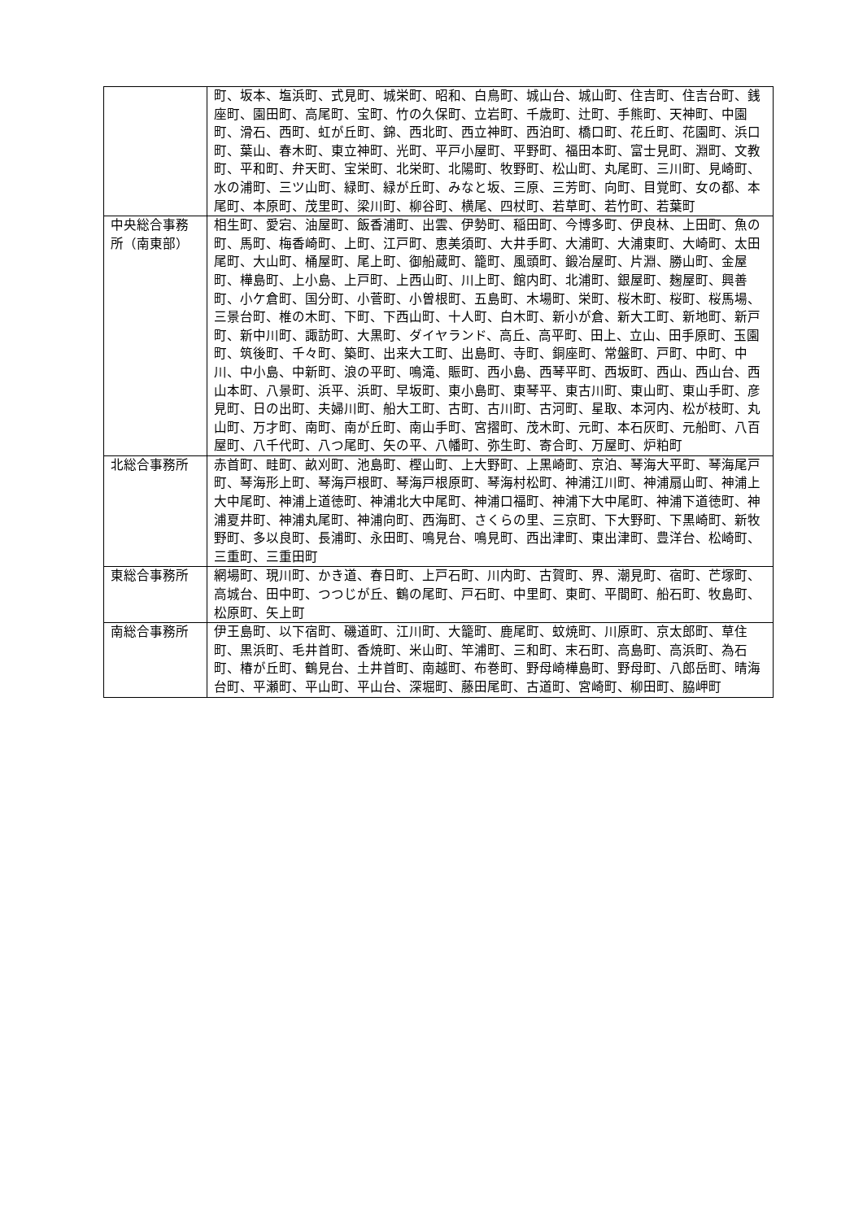| | 町、坂本、塩浜町、式見町、城栄町、昭和、白鳥町、城山台、城山町、住吉町、住吉台町、銭座町、園田町、高尾町、宝町、竹の久保町、立岩町、千歳町、辻町、手熊町、天神町、中園町、滑石、西町、虹が丘町、錦、西北町、西立神町、西泊町、橋口町、花丘町、花園町、浜口町、葉山、春木町、東立神町、光町、平戸小屋町、平野町、福田本町、富士見町、淵町、文教町、平和町、弁天町、宝栄町、北栄町、北陽町、牧野町、松山町、丸尾町、三川町、見崎町、水の浦町、三ツ山町、緑町、緑が丘町、みなと坂、三原、三芳町、向町、目覚町、女の都、本尾町、本原町、茂里町、梁川町、柳谷町、横尾、四杖町、若草町、若竹町、若葉町 |
| 中央総合事務所（南東部） | 相生町、愛宕、油屋町、飯香浦町、出雲、伊勢町、稲田町、今博多町、伊良林、上田町、魚の町、馬町、梅香崎町、上町、江戸町、恵美須町、大井手町、大浦町、大浦東町、大崎町、太田尾町、大山町、桶屋町、尾上町、御船蔵町、籠町、風頭町、鍛冶屋町、片淵、勝山町、金屋町、樺島町、上小島、上戸町、上西山町、川上町、館内町、北浦町、銀屋町、麹屋町、興善町、小ケ倉町、国分町、小菅町、小曽根町、五島町、木場町、栄町、桜木町、桜町、桜馬場、三景台町、椎の木町、下町、下西山町、十人町、白木町、新小が倉、新大工町、新地町、新戸町、新中川町、諏訪町、大黒町、ダイヤランド、高丘、高平町、田上、立山、田手原町、玉園町、筑後町、千々町、築町、出来大工町、出島町、寺町、銅座町、常盤町、戸町、中町、中川、中小島、中新町、浪の平町、鳴滝、賑町、西小島、西琴平町、西坂町、西山、西山台、西山本町、八景町、浜平、浜町、早坂町、東小島町、東琴平、東古川町、東山町、東山手町、彦見町、日の出町、夫婦川町、船大工町、古町、古川町、古河町、星取、本河内、松が枝町、丸山町、万才町、南町、南が丘町、南山手町、宮摺町、茂木町、元町、本石灰町、元船町、八百屋町、八千代町、八つ尾町、矢の平、八幡町、弥生町、寄合町、万屋町、炉粕町 |
| 北総合事務所 | 赤首町、畦町、畝刈町、池島町、樫山町、上大野町、上黒崎町、京泊、琴海大平町、琴海尾戸町、琴海形上町、琴海戸根町、琴海戸根原町、琴海村松町、神浦江川町、神浦扇山町、神浦上大中尾町、神浦上道徳町、神浦北大中尾町、神浦口福町、神浦下大中尾町、神浦下道徳町、神浦夏井町、神浦丸尾町、神浦向町、西海町、さくらの里、三京町、下大野町、下黒崎町、新牧野町、多以良町、長浦町、永田町、鳴見台、鳴見町、西出津町、東出津町、豊洋台、松崎町、三重町、三重田町 |
| 東総合事務所 | 網場町、現川町、かき道、春日町、上戸石町、川内町、古賀町、界、潮見町、宿町、芒塚町、高城台、田中町、つつじが丘、鶴の尾町、戸石町、中里町、東町、平間町、船石町、牧島町、松原町、矢上町 |
| 南総合事務所 | 伊王島町、以下宿町、磯道町、江川町、大籠町、鹿尾町、蚊焼町、川原町、京太郎町、草住町、黒浜町、毛井首町、香焼町、米山町、竿浦町、三和町、末石町、高島町、高浜町、為石町、椿が丘町、鶴見台、土井首町、南越町、布巻町、野母崎樺島町、野母町、八郎岳町、晴海台町、平瀬町、平山町、平山台、深堀町、藤田尾町、古道町、宮崎町、柳田町、脇岬町 |